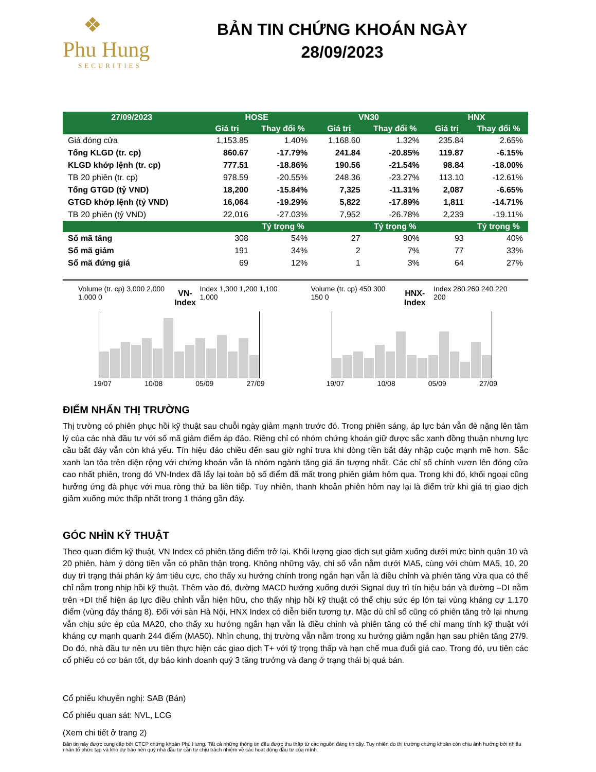❖
Phu Hung
SECURITIES
BẢN TIN CHỨNG KHOÁN NGÀY
28/09/2023
| 27/09/2023 | HOSE | | VN30 | | HNX | |
| --- | --- | --- | --- | --- | --- | --- |
| | Giá trị | Thay đổi % | Giá trị | Thay đổi % | Giá trị | Thay đổi % |
| Giá đóng cửa | 1,153.85 | 1.40% | 1,168.60 | 1.32% | 235.84 | 2.65% |
| Tổng KLGD (tr. cp) | 860.67 | -17.79% | 241.84 | -20.85% | 119.87 | -6.15% |
| KLGD khớp lệnh (tr. cp) | 777.51 | -18.86% | 190.56 | -21.54% | 98.84 | -18.00% |
| TB 20 phiên (tr. cp) | 978.59 | -20.55% | 248.36 | -23.27% | 113.10 | -12.61% |
| Tổng GTGD (tỷ VND) | 18,200 | -15.84% | 7,325 | -11.31% | 2,087 | -6.65% |
| GTGD khớp lệnh (tỷ VND) | 16,064 | -19.29% | 5,822 | -17.89% | 1,811 | -14.71% |
| TB 20 phiên (tỷ VND) | 22,016 | -27.03% | 7,952 | -26.78% | 2,239 | -19.11% |
| | | Tỷ trọng % | | Tỷ trọng % | | Tỷ trọng % |
| Số mã tăng | 308 | 54% | 27 | 90% | 93 | 40% |
| Số mã giảm | 191 | 34% | 2 | 7% | 77 | 33% |
| Số mã đứng giá | 69 | 12% | 1 | 3% | 64 | 27% |
Volume (tr. cp) 3,000 2,000 1,000 0
VN-Index
Index 1,300 1,200 1,100 1,000
19/07 10/08 05/09 27/09
Volume (tr. cp) 450 300 150 0
HNX-Index
Index 280 260 240 220 200
19/07 10/08 05/09 27/09
ĐIỂM NHẤN THỊ TRƯỜNG
Thị trường có phiên phục hồi kỹ thuật sau chuỗi ngày giảm mạnh trước đó. Trong phiên sáng, áp lực bán vẫn đè nặng lên tâm lý của các nhà đầu tư với số mã giảm điểm áp đảo. Riêng chỉ có nhóm chứng khoán giữ được sắc xanh đồng thuận nhưng lực cầu bắt đáy vẫn còn khá yếu. Tín hiệu đảo chiều đến sau giờ nghỉ trưa khi dòng tiền bắt đáy nhập cuộc mạnh mẽ hơn. Sắc xanh lan tỏa trên diện rộng với chứng khoán vẫn là nhóm ngành tăng giá ấn tượng nhất. Các chỉ số chính vươn lên đóng cửa cao nhất phiên, trong đó VN-Index đã lấy lại toàn bộ số điểm đã mất trong phiên giảm hôm qua. Trong khi đó, khối ngoại cũng hưởng ứng đà phục với mua ròng thứ ba liên tiếp. Tuy nhiên, thanh khoản phiên hôm nay lại là điểm trừ khi giá trị giao dịch giảm xuống mức thấp nhất trong 1 tháng gần đây.
GÓC NHÌN KỸ THUẬT
Theo quan điểm kỹ thuật, VN Index có phiên tăng điểm trở lại. Khối lượng giao dịch sụt giảm xuống dưới mức bình quân 10 và 20 phiên, hàm ý dòng tiền vẫn có phần thận trọng. Không những vậy, chỉ số vẫn nằm dưới MA5, cùng với chùm MA5, 10, 20 duy trì trạng thái phân kỳ âm tiêu cực, cho thấy xu hướng chính trong ngắn hạn vẫn là điều chỉnh và phiên tăng vừa qua có thể chỉ nằm trong nhịp hồi kỹ thuật. Thêm vào đó, đường MACD hướng xuống dưới Signal duy trì tín hiệu bán và đường –DI nằm trên +DI thể hiện áp lực điều chỉnh vẫn hiện hữu, cho thấy nhịp hồi kỹ thuật có thể chịu sức ép lớn tại vùng kháng cự 1.170 điểm (vùng đáy tháng 8). Đối với sàn Hà Nội, HNX Index có diễn biến tương tự. Mặc dù chỉ số cũng có phiên tăng trở lại nhưng vẫn chịu sức ép của MA20, cho thấy xu hướng ngắn hạn vẫn là điều chỉnh và phiên tăng có thể chỉ mang tính kỹ thuật với kháng cự mạnh quanh 244 điểm (MA50). Nhìn chung, thị trường vẫn nằm trong xu hướng giảm ngắn hạn sau phiên tăng 27/9. Do đó, nhà đầu tư nên ưu tiên thực hiện các giao dịch T+ với tỷ trọng thấp và hạn chế mua đuổi giá cao. Trong đó, ưu tiên các cổ phiếu có cơ bản tốt, dự báo kinh doanh quý 3 tăng trưởng và đang ở trạng thái bị quá bán.
Cổ phiếu khuyến nghị: SAB (Bán)
Cổ phiếu quan sát: NVL, LCG
(Xem chi tiết ở trang 2)
Bản tin này được cung cấp bởi CTCP chứng khoán Phú Hưng. Tất cả những thông tin đều được thu thập từ các nguồn đáng tin cậy. Tuy nhiên do thị trường chứng khoán còn chịu ảnh hưởng bởi nhiều nhân tố phức tạp và khó dự báo nên quý nhà đầu tư cần tự chịu trách nhiệm về các hoạt động đầu tư của mình.